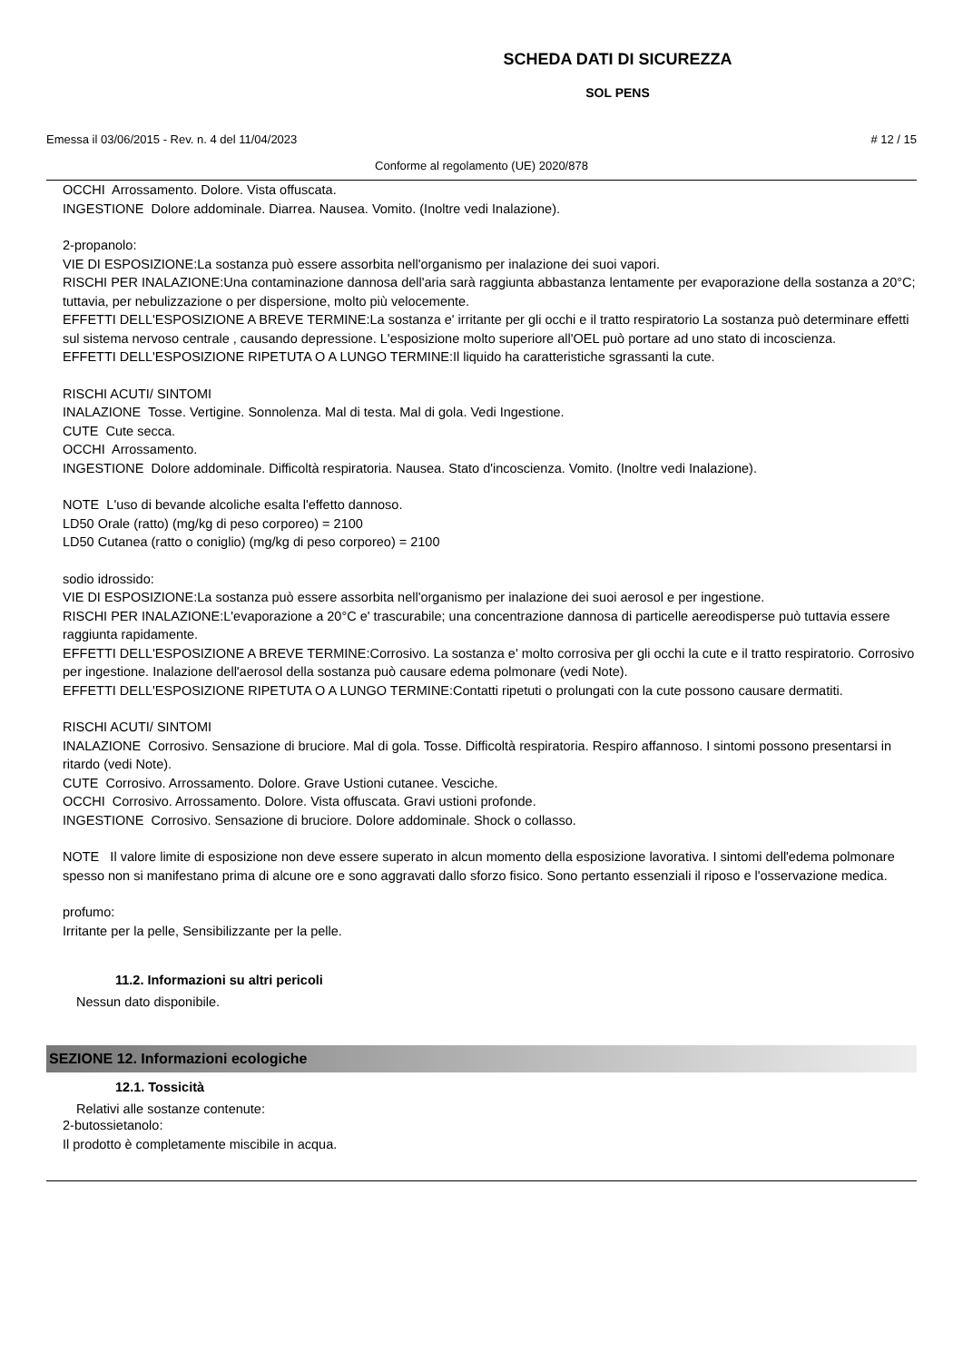SCHEDA DATI DI SICUREZZA
SOL PENS
Emessa il 03/06/2015 - Rev. n. 4 del 11/04/2023 # 12 / 15
Conforme al regolamento (UE) 2020/878
OCCHI Arrossamento. Dolore. Vista offuscata.
INGESTIONE Dolore addominale. Diarrea. Nausea. Vomito. (Inoltre vedi Inalazione).
2-propanolo:
VIE DI ESPOSIZIONE:La sostanza può essere assorbita nell'organismo per inalazione dei suoi vapori.
RISCHI PER INALAZIONE:Una contaminazione dannosa dell'aria sarà raggiunta abbastanza lentamente per evaporazione della sostanza a 20°C; tuttavia, per nebulizzazione o per dispersione, molto più velocemente.
EFFETTI DELL'ESPOSIZIONE A BREVE TERMINE:La sostanza e' irritante per gli occhi e il tratto respiratorio La sostanza può determinare effetti sul sistema nervoso centrale , causando depressione. L'esposizione molto superiore all'OEL può portare ad uno stato di incoscienza.
EFFETTI DELL'ESPOSIZIONE RIPETUTA O A LUNGO TERMINE:Il liquido ha caratteristiche sgrassanti la cute.
RISCHI ACUTI/ SINTOMI
INALAZIONE Tosse. Vertigine. Sonnolenza. Mal di testa. Mal di gola. Vedi Ingestione.
CUTE Cute secca.
OCCHI Arrossamento.
INGESTIONE Dolore addominale. Difficoltà respiratoria. Nausea. Stato d'incoscienza. Vomito. (Inoltre vedi Inalazione).
NOTE L'uso di bevande alcoliche esalta l'effetto dannoso.
LD50 Orale (ratto) (mg/kg di peso corporeo) = 2100
LD50 Cutanea (ratto o coniglio) (mg/kg di peso corporeo) = 2100
sodio idrossido:
VIE DI ESPOSIZIONE:La sostanza può essere assorbita nell'organismo per inalazione dei suoi aerosol e per ingestione.
RISCHI PER INALAZIONE:L'evaporazione a 20°C e' trascurabile; una concentrazione dannosa di particelle aereodisperse può tuttavia essere raggiunta rapidamente.
EFFETTI DELL'ESPOSIZIONE A BREVE TERMINE:Corrosivo. La sostanza e' molto corrosiva per gli occhi la cute e il tratto respiratorio. Corrosivo per ingestione. Inalazione dell'aerosol della sostanza può causare edema polmonare (vedi Note).
EFFETTI DELL'ESPOSIZIONE RIPETUTA O A LUNGO TERMINE:Contatti ripetuti o prolungati con la cute possono causare dermatiti.
RISCHI ACUTI/ SINTOMI
INALAZIONE Corrosivo. Sensazione di bruciore. Mal di gola. Tosse. Difficoltà respiratoria. Respiro affannoso. I sintomi possono presentarsi in ritardo (vedi Note).
CUTE Corrosivo. Arrossamento. Dolore. Grave Ustioni cutanee. Vesciche.
OCCHI Corrosivo. Arrossamento. Dolore. Vista offuscata. Gravi ustioni profonde.
INGESTIONE Corrosivo. Sensazione di bruciore. Dolore addominale. Shock o collasso.
NOTE Il valore limite di esposizione non deve essere superato in alcun momento della esposizione lavorativa. I sintomi dell'edema polmonare spesso non si manifestano prima di alcune ore e sono aggravati dallo sforzo fisico. Sono pertanto essenziali il riposo e l'osservazione medica.
profumo:
Irritante per la pelle, Sensibilizzante per la pelle.
11.2. Informazioni su altri pericoli
Nessun dato disponibile.
SEZIONE 12. Informazioni ecologiche
12.1. Tossicità
Relativi alle sostanze contenute:
2-butossietanolo:
Il prodotto è completamente miscibile in acqua.